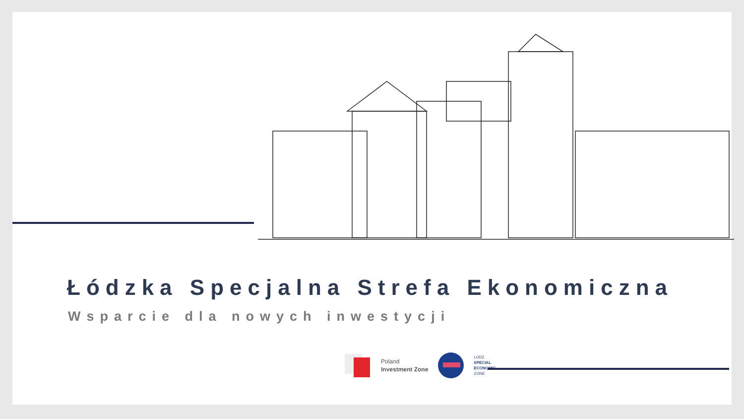Łódzka Specjalna Strefa Ekonomiczna
Wsparcie dla nowych inwestycji
Poland
Investment Zone
LODZ
SPECIAL
ECONOMIC
ZONE